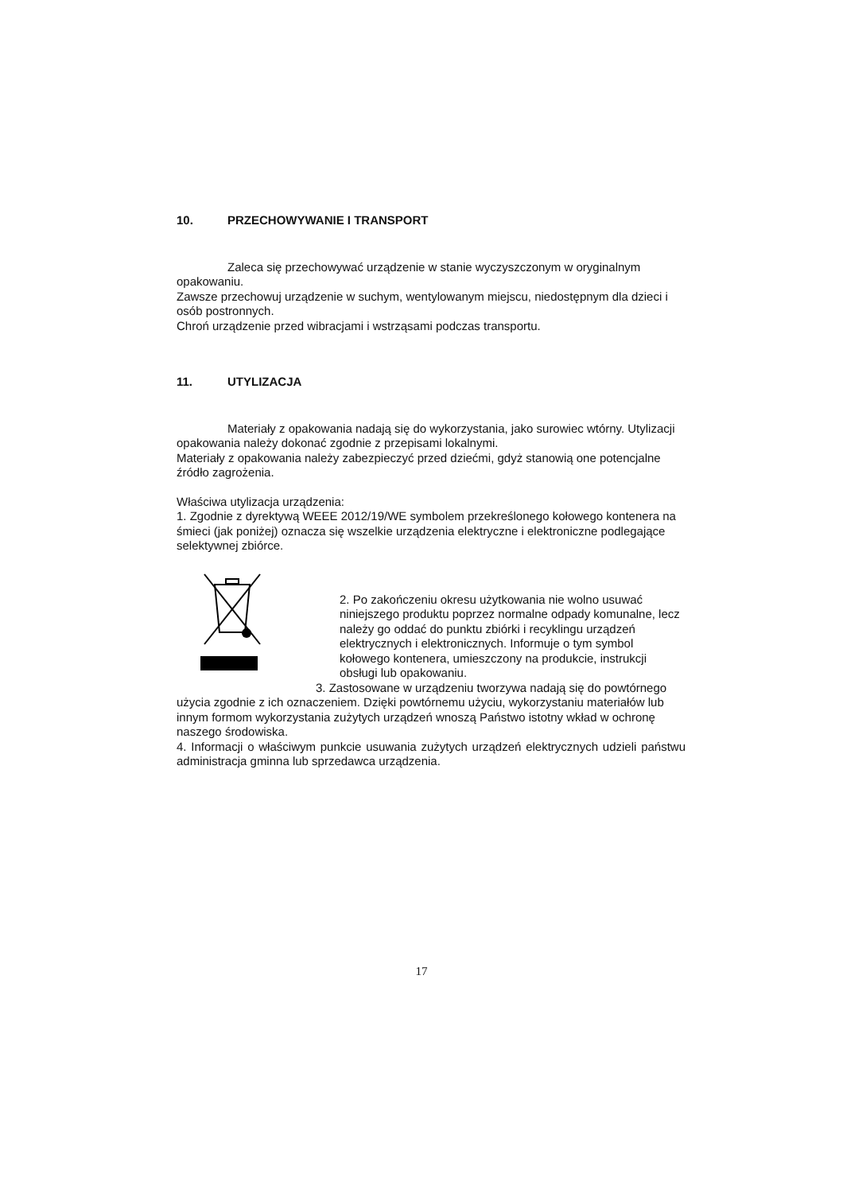10. PRZECHOWYWANIE I TRANSPORT
Zaleca się przechowywać urządzenie w stanie wyczyszczonym w oryginalnym opakowaniu.
Zawsze przechowuj urządzenie w suchym, wentylowanym miejscu, niedostępnym dla dzieci i osób postronnych.
Chroń urządzenie przed wibracjami i wstrząsami podczas transportu.
11. UTYLIZACJA
Materiały z opakowania nadają się do wykorzystania, jako surowiec wtórny. Utylizacji opakowania należy dokonać zgodnie z przepisami lokalnymi.
Materiały z opakowania należy zabezpieczyć przed dziećmi, gdyż stanowią one potencjalne źródło zagrożenia.
Właściwa utylizacja urządzenia:
1. Zgodnie z dyrektywą WEEE 2012/19/WE symbolem przekreślonego kołowego kontenera na śmieci (jak poniżej) oznacza się wszelkie urządzenia elektryczne i elektroniczne podlegające selektywnej zbiórce.
2. Po zakończeniu okresu użytkowania nie wolno usuwać niniejszego produktu poprzez normalne odpady komunalne, lecz należy go oddać do punktu zbiórki i recyklingu urządzeń elektrycznych i elektronicznych. Informuje o tym symbol kołowego kontenera, umieszczony na produkcie, instrukcji obsługi lub opakowaniu.
3. Zastosowane w urządzeniu tworzywa nadają się do powtórnego użycia zgodnie z ich oznaczeniem. Dzięki powtórnemu użyciu, wykorzystaniu materiałów lub innym formom wykorzystania zużytych urządzeń wnoszą Państwo istotny wkład w ochronę naszego środowiska.
4. Informacji o właściwym punkcie usuwania zużytych urządzeń elektrycznych udzieli państwu administracja gminna lub sprzedawca urządzenia.
17